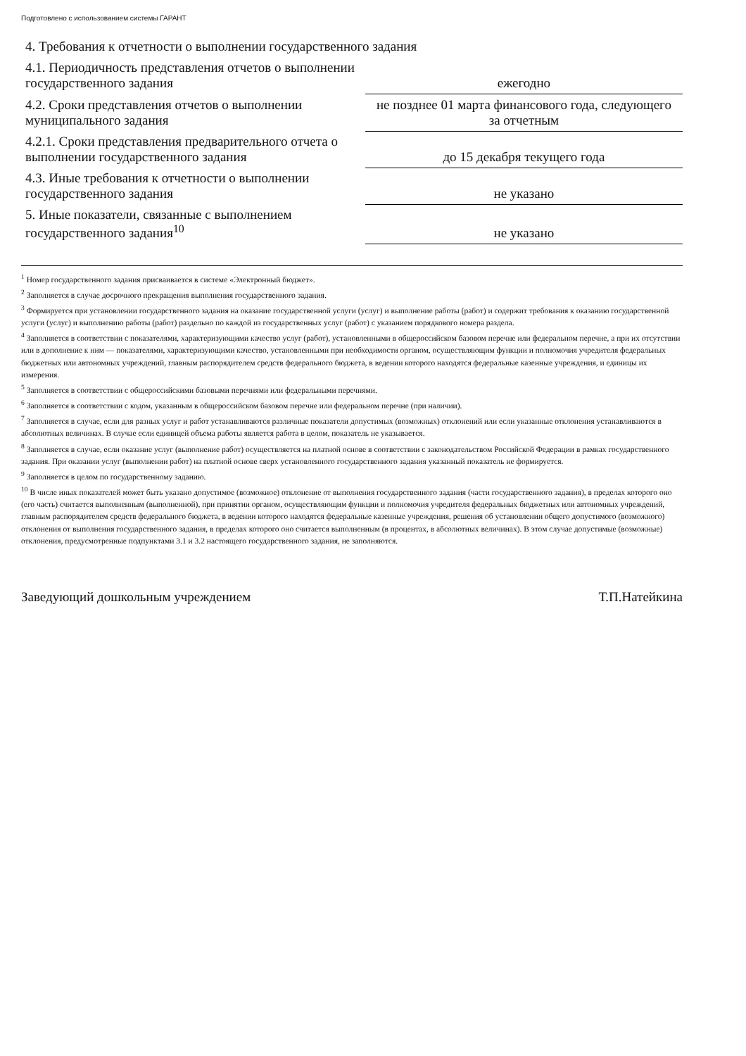Подготовлено с использованием системы ГАРАНТ
| 4. Требования к отчетности о выполнении государственного задания | |
| 4.1. Периодичность представления отчетов о выполнении государственного задания | ежегодно |
| 4.2. Сроки представления отчетов о выполнении муниципального задания | не позднее 01 марта финансового года, следующего за отчетным |
| 4.2.1. Сроки представления предварительного отчета о выполнении государственного задания | до 15 декабря текущего года |
| 4.3. Иные требования к отчетности о выполнении государственного задания | не указано |
| 5. Иные показатели, связанные с выполнением государственного задания<sup>10</sup> | не указано |
<sup>1</sup> Номер государственного задания присваивается в системе «Электронный бюджет».
<sup>2</sup> Заполняется в случае досрочного прекращения выполнения государственного задания.
<sup>3</sup> Формируется при установлении государственного задания на оказание государственной услуги (услуг) и выполнение работы (работ) и содержит требования к оказанию государственной услуги (услуг) и выполнению работы (работ) раздельно по каждой из государственных услуг (работ) с указанием порядкового номера раздела.
<sup>4</sup> Заполняется в соответствии с показателями, характеризующими качество услуг (работ), установленными в общероссийском базовом перечне или федеральном перечне, а при их отсутствии или в дополнение к ним — показателями, характеризующими качество, установленными при необходимости органом, осуществляющим функции и полномочия учредителя федеральных бюджетных или автономных учреждений, главным распорядителем средств федерального бюджета, в ведении которого находятся федеральные казенные учреждения, и единицы их измерения.
<sup>5</sup> Заполняется в соответствии с общероссийскими базовыми перечнями или федеральными перечнями.
<sup>6</sup> Заполняется в соответствии с кодом, указанным в общероссийском базовом перечне или федеральном перечне (при наличии).
<sup>7</sup> Заполняется в случае, если для разных услуг и работ устанавливаются различные показатели допустимых (возможных) отклонений или если указанные отклонения устанавливаются в абсолютных величинах. В случае если единицей объема работы является работа в целом, показатель не указывается.
<sup>8</sup> Заполняется в случае, если оказание услуг (выполнение работ) осуществляется на платной основе в соответствии с законодательством Российской Федерации в рамках государственного задания. При оказании услуг (выполнении работ) на платной основе сверх установленного государственного задания указанный показатель не формируется.
<sup>9</sup> Заполняется в целом по государственному заданию.
<sup>10</sup> В числе иных показателей может быть указано допустимое (возможное) отклонение от выполнения государственного задания (части государственного задания), в пределах которого оно (его часть) считается выполненным (выполненной), при принятии органом, осуществляющим функции и полномочия учредителя федеральных бюджетных или автономных учреждений, главным распорядителем средств федерального бюджета, в ведении которого находятся федеральные казенные учреждения, решения об установлении общего допустимого (возможного) отклонения от выполнения государственного задания, в пределах которого оно считается выполненным (в процентах, в абсолютных величинах). В этом случае допустимые (возможные) отклонения, предусмотренные подпунктами 3.1 и 3.2 настоящего государственного задания, не заполняются.
Заведующий дошкольным учреждением Т.П.Натейкина